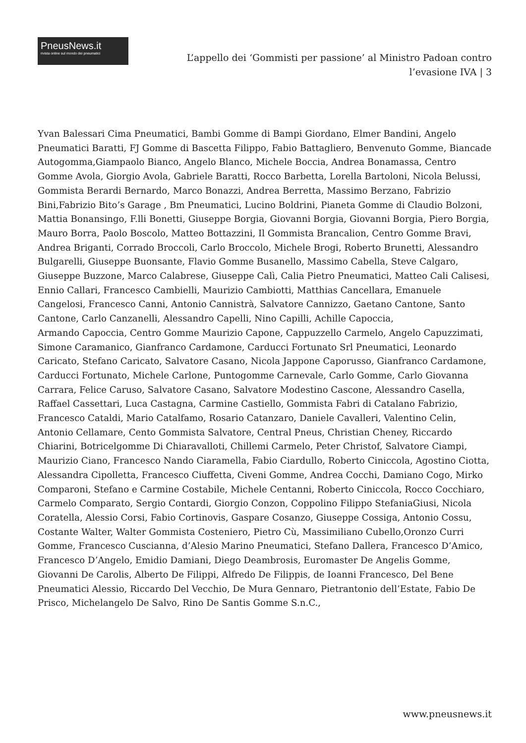PneusNews.it
rivista online sul mondo dei pneumatici
L’appello dei ‘Gommisti per passione’ al Ministro Padoan contro l’evasione IVA | 3
Yvan Balessari Cima Pneumatici, Bambi Gomme di Bampi Giordano, Elmer Bandini, Angelo Pneumatici Baratti, FJ Gomme di Bascetta Filippo, Fabio Battagliero, Benvenuto Gomme, Biancade Autogomma,Giampaolo Bianco, Angelo Blanco, Michele Boccia, Andrea Bonamassa, Centro Gomme Avola, Giorgio Avola, Gabriele Baratti, Rocco Barbetta, Lorella Bartoloni, Nicola Belussi, Gommista Berardi Bernardo, Marco Bonazzi, Andrea Berretta, Massimo Berzano, Fabrizio Bini,Fabrizio Bito’s Garage , Bm Pneumatici, Lucino Boldrini, Pianeta Gomme di Claudio Bolzoni, Mattia Bonansingo, F.lli Bonetti, Giuseppe Borgia, Giovanni Borgia, Giovanni Borgia, Piero Borgia, Mauro Borra, Paolo Boscolo, Matteo Bottazzini, Il Gommista Brancalion, Centro Gomme Bravi, Andrea Briganti, Corrado Broccoli, Carlo Broccolo, Michele Brogi, Roberto Brunetti, Alessandro Bulgarelli, Giuseppe Buonsante, Flavio Gomme Busanello, Massimo Cabella, Steve Calgaro, Giuseppe Buzzone, Marco Calabrese, Giuseppe Calì, Calia Pietro Pneumatici, Matteo Cali Calisesi, Ennio Callari, Francesco Cambielli, Maurizio Cambiotti, Matthias Cancellara, Emanuele Cangelosi, Francesco Canni, Antonio Cannistrà, Salvatore Cannizzo, Gaetano Cantone, Santo Cantone, Carlo Canzanelli, Alessandro Capelli, Nino Capilli, Achille Capoccia,
Armando Capoccia, Centro Gomme Maurizio Capone, Cappuzzello Carmelo, Angelo Capuzzimati, Simone Caramanico, Gianfranco Cardamone, Carducci Fortunato Srl Pneumatici, Leonardo Caricato, Stefano Caricato, Salvatore Casano, Nicola Jappone Caporusso, Gianfranco Cardamone, Carducci Fortunato, Michele Carlone, Puntogomme Carnevale, Carlo Gomme, Carlo Giovanna Carrara, Felice Caruso, Salvatore Casano, Salvatore Modestino Cascone, Alessandro Casella, Raffael Cassettari, Luca Castagna, Carmine Castiello, Gommista Fabri di Catalano Fabrizio, Francesco Cataldi, Mario Catalfamo, Rosario Catanzaro, Daniele Cavalleri, Valentino Celin, Antonio Cellamare, Cento Gommista Salvatore, Central Pneus, Christian Cheney, Riccardo Chiarini, Botricelgomme Di Chiaravalloti, Chillemi Carmelo, Peter Christof, Salvatore Ciampi, Maurizio Ciano, Francesco Nando Ciaramella, Fabio Ciardullo, Roberto Ciniccola, Agostino Ciotta, Alessandra Cipolletta, Francesco Ciuffetta, Civeni Gomme, Andrea Cocchi, Damiano Cogo, Mirko Comparoni, Stefano e Carmine Costabile, Michele Centanni, Roberto Ciniccola, Rocco Cocchiaro, Carmelo Comparato, Sergio Contardi, Giorgio Conzon, Coppolino Filippo StefaniaGiusi, Nicola Coratella, Alessio Corsi, Fabio Cortinovis, Gaspare Cosanzo, Giuseppe Cossiga, Antonio Cossu, Costante Walter, Walter Gommista Costeniero, Pietro Cù, Massimiliano Cubello,Oronzo Curri Gomme, Francesco Cuscianna, d’Alesio Marino Pneumatici, Stefano Dallera, Francesco D’Amico, Francesco D’Angelo, Emidio Damiani, Diego Deambrosis, Euromaster De Angelis Gomme, Giovanni De Carolis, Alberto De Filippi, Alfredo De Filippis, de Ioanni Francesco, Del Bene Pneumatici Alessio, Riccardo Del Vecchio, De Mura Gennaro, Pietrantonio dell’Estate, Fabio De Prisco, Michelangelo De Salvo, Rino De Santis Gomme S.n.C.,
www.pneusnews.it